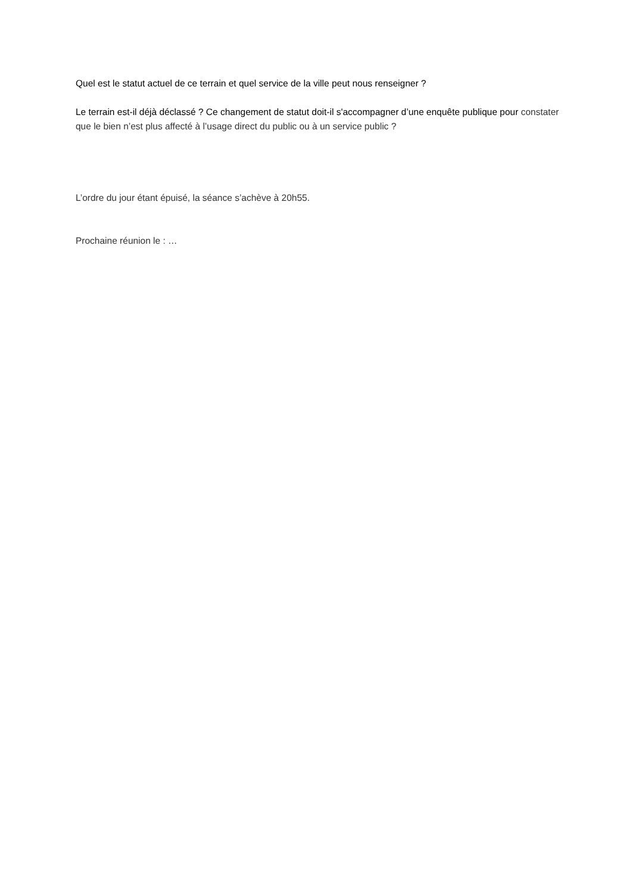Quel est le statut actuel de ce terrain et quel service de la ville peut nous renseigner ?
Le terrain est-il déjà déclassé ? Ce changement de statut doit-il s'accompagner d’une enquête publique pour constater que le bien n’est plus affecté à l’usage direct du public ou à un service public ?
L’ordre du jour étant épuisé, la séance s’achève à 20h55.
Prochaine réunion le : …